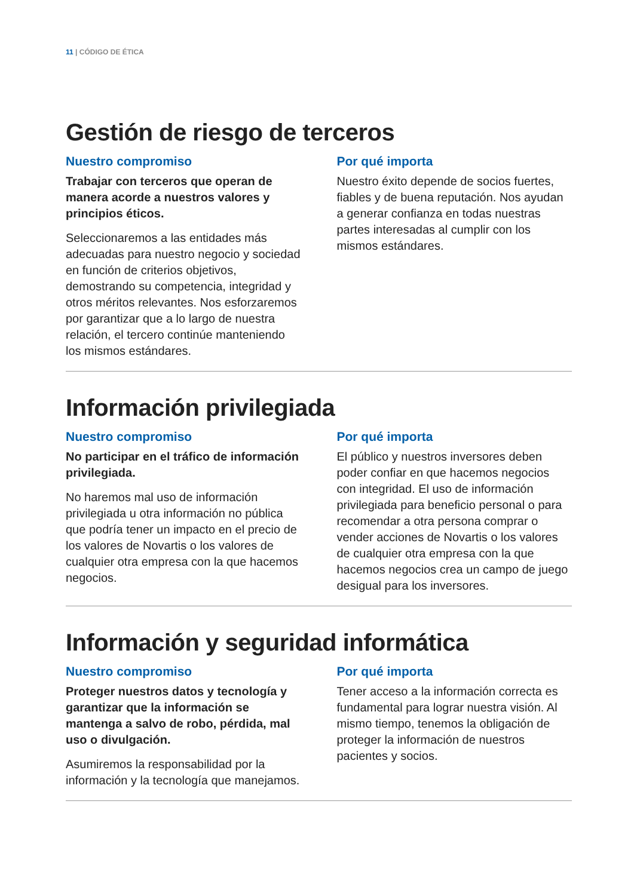11 | CÓDIGO DE ÉTICA
Gestión de riesgo de terceros
Nuestro compromiso
Trabajar con terceros que operan de manera acorde a nuestros valores y principios éticos.
Seleccionaremos a las entidades más adecuadas para nuestro negocio y sociedad en función de criterios objetivos, demostrando su competencia, integridad y otros méritos relevantes. Nos esforzaremos por garantizar que a lo largo de nuestra relación, el tercero continúe manteniendo los mismos estándares.
Por qué importa
Nuestro éxito depende de socios fuertes, fiables y de buena reputación. Nos ayudan a generar confianza en todas nuestras partes interesadas al cumplir con los mismos estándares.
Información privilegiada
Nuestro compromiso
No participar en el tráfico de información privilegiada.
No haremos mal uso de información privilegiada u otra información no pública que podría tener un impacto en el precio de los valores de Novartis o los valores de cualquier otra empresa con la que hacemos negocios.
Por qué importa
El público y nuestros inversores deben poder confiar en que hacemos negocios con integridad. El uso de información privilegiada para beneficio personal o para recomendar a otra persona comprar o vender acciones de Novartis o los valores de cualquier otra empresa con la que hacemos negocios crea un campo de juego desigual para los inversores.
Información y seguridad informática
Nuestro compromiso
Proteger nuestros datos y tecnología y garantizar que la información se mantenga a salvo de robo, pérdida, mal uso o divulgación.
Asumiremos la responsabilidad por la información y la tecnología que manejamos.
Por qué importa
Tener acceso a la información correcta es fundamental para lograr nuestra visión. Al mismo tiempo, tenemos la obligación de proteger la información de nuestros pacientes y socios.